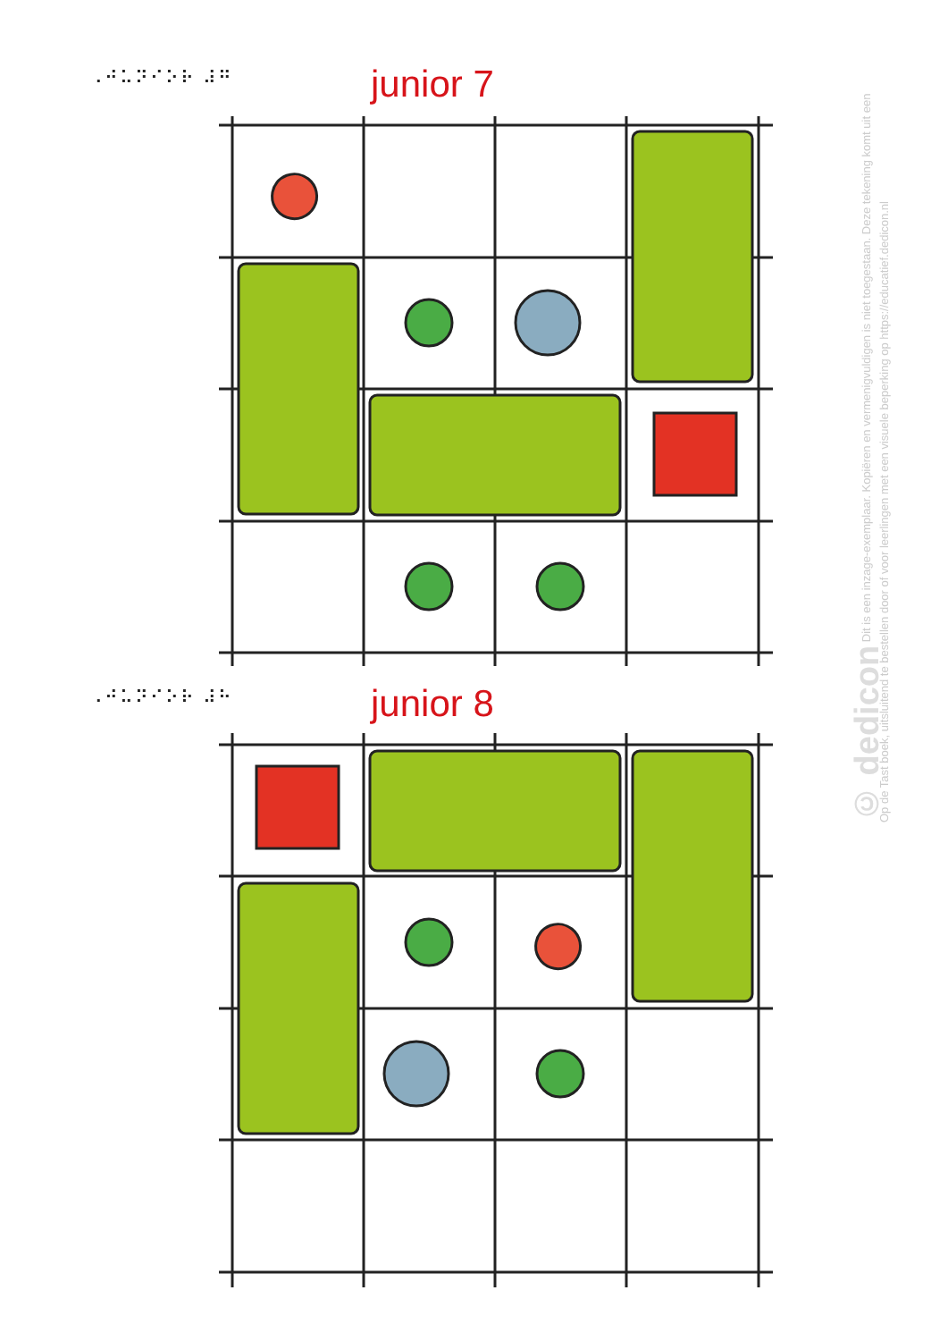⠠⠚⠥⠝⠊⠕⠗ ⠼⠛ junior 7
⠠⠚⠥⠝⠊⠕⠗ ⠼⠓ junior 8
© dedicon Dit is een inzage-exemplaar. Kopiëren en vermenigvuldigen is niet toegestaan. Deze tekening komt uit een Op de Tast boek, uitsluitend te bestellen door of voor leerlingen met een visuele beperking op https://educatief.dedicon.nl